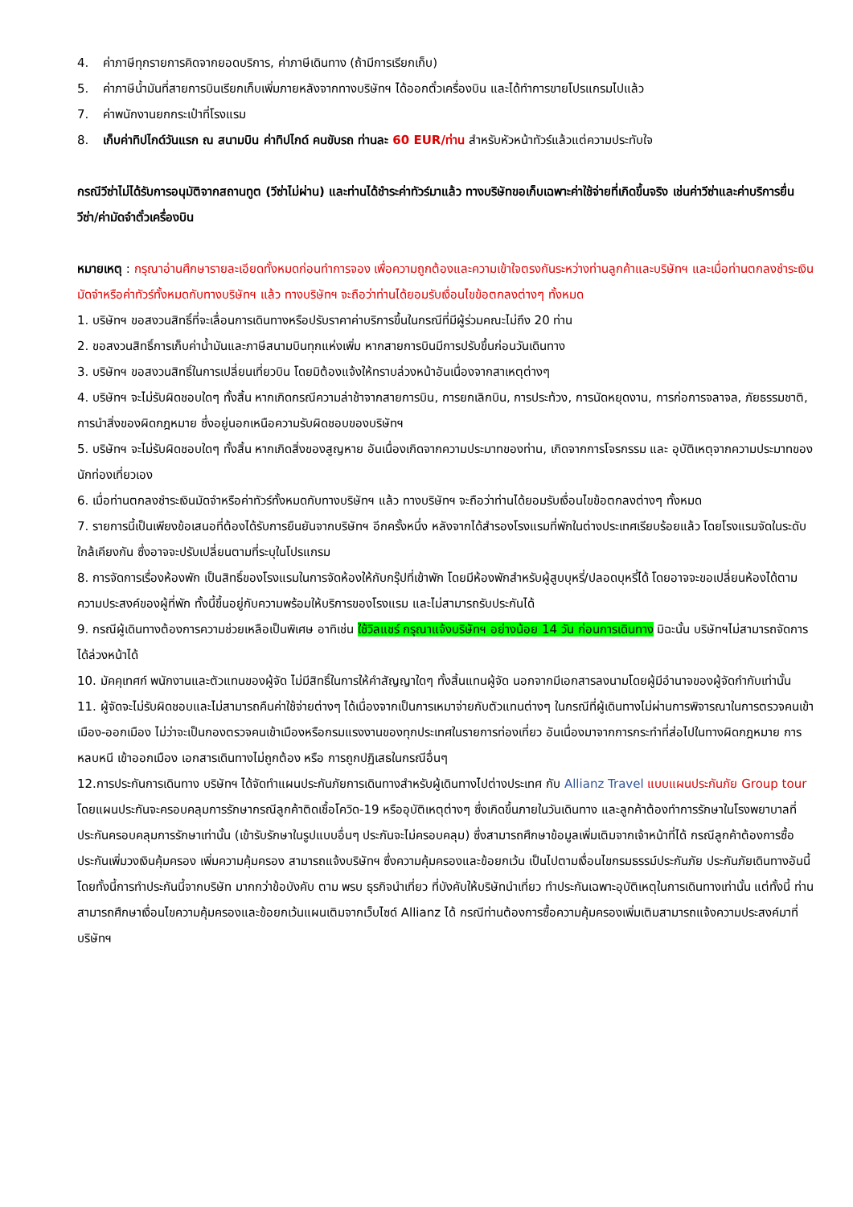4. ค่าภาษีทุกรายการคิดจากยอดบริการ, ค่าภาษีเดินทาง (ถ้ามีการเรียกเก็บ)
5. ค่าภาษีน้ำมันที่สายการบินเรียกเก็บเพิ่มภายหลังจากทางบริษัทฯ ได้ออกตั๋วเครื่องบิน และได้ทำการขายโปรแกรมไปแล้ว
7. ค่าพนักงานยกกระเป๋าที่โรงแรม
8. เก็บค่าทิปไกด์วันแรก ณ สนามบิน ค่าทิปไกด์ คนขับรถ ท่านละ 60 EUR/ท่าน สำหรับหัวหน้าทัวร์แล้วแต่ความประทับใจ
กรณีวีซ่าไม่ได้รับการอนุมัติจากสถานทูต (วีซ่าไม่ผ่าน) และท่านได้ชำระค่าทัวร์มาแล้ว ทางบริษัทขอเก็บเฉพาะค่าใช้จ่ายที่เกิดขึ้นจริง เช่นค่าวีซ่าและค่าบริการยื่นวีซ่า/ค่ามัดจำตั๋วเครื่องบิน
หมายเหตุ : กรุณาอ่านศึกษารายละเอียดทั้งหมดก่อนทำการจอง เพื่อความถูกต้องและความเข้าใจตรงกันระหว่างท่านลูกค้าและบริษัทฯ และเมื่อท่านตกลงชำระเงินมัดจำหรือค่าทัวร์ทั้งหมดกับทางบริษัทฯ แล้ว ทางบริษัทฯ จะถือว่าท่านได้ยอมรับเงื่อนไขข้อตกลงต่างๆ ทั้งหมด
1. บริษัทฯ ขอสงวนสิทธิ์ที่จะเลื่อนการเดินทางหรือปรับราคาค่าบริการขึ้นในกรณีที่มีผู้ร่วมคณะไม่ถึง 20 ท่าน
2. ขอสงวนสิทธิ์การเก็บค่าน้ำมันและภาษีสนามบินทุกแห่งเพิ่ม หากสายการบินมีการปรับขึ้นก่อนวันเดินทาง
3. บริษัทฯ ขอสงวนสิทธิ์ในการเปลี่ยนเที่ยวบิน โดยมิต้องแจ้งให้ทราบล่วงหน้าอันเนื่องจากสาเหตุต่างๆ
4. บริษัทฯ จะไม่รับผิดชอบใดๆ ทั้งสิ้น หากเกิดกรณีความล่าช้าจากสายการบิน, การยกเลิกบิน, การประท้วง, การนัดหยุดงาน, การก่อการจลาจล, ภัยธรรมชาติ, การนำสิ่งของผิดกฎหมาย ซึ่งอยู่นอกเหนือความรับผิดชอบของบริษัทฯ
5. บริษัทฯ จะไม่รับผิดชอบใดๆ ทั้งสิ้น หากเกิดสิ่งของสูญหาย อันเนื่องเกิดจากความประมาทของท่าน, เกิดจากการโจรกรรม และ อุบัติเหตุจากความประมาทของนักท่องเที่ยวเอง
6. เมื่อท่านตกลงชำระเงินมัดจำหรือค่าทัวร์ทั้งหมดกับทางบริษัทฯ แล้ว ทางบริษัทฯ จะถือว่าท่านได้ยอมรับเงื่อนไขข้อตกลงต่างๆ ทั้งหมด
7. รายการนี้เป็นเพียงข้อเสนอที่ต้องได้รับการยืนยันจากบริษัทฯ อีกครั้งหนึ่ง หลังจากได้สำรองโรงแรมที่พักในต่างประเทศเรียบร้อยแล้ว โดยโรงแรมจัดในระดับใกล้เคียงกัน ซึ่งอาจจะปรับเปลี่ยนตามที่ระบุในโปรแกรม
8. การจัดการเรื่องห้องพัก เป็นสิทธิ์ของโรงแรมในการจัดห้องให้กับกรุ๊ปที่เข้าพัก โดยมีห้องพักสำหรับผู้สูบบุหรี่/ปลอดบุหรี่ได้ โดยอาจจะขอเปลี่ยนห้องได้ตามความประสงค์ของผู้ที่พัก ทั้งนี้ขึ้นอยู่กับความพร้อมให้บริการของโรงแรม และไม่สามารถรับประกันได้
9. กรณีผู้เดินทางต้องการความช่วยเหลือเป็นพิเศษ อาทิเช่น ใช้วิลแชร์ กรุณาแจ้งบริษัทฯ อย่างน้อย 14 วัน ก่อนการเดินทาง มิฉะนั้น บริษัทฯไม่สามารถจัดการได้ล่วงหน้าได้
10. มัคคุเทศก์ พนักงานและตัวแทนของผู้จัด ไม่มีสิทธิ์ในการให้คำสัญญาใดๆ ทั้งสิ้นแทนผู้จัด นอกจากมีเอกสารลงนามโดยผู้มีอำนาจของผู้จัดกำกับเท่านั้น
11. ผู้จัดจะไม่รับผิดชอบและไม่สามารถคืนค่าใช้จ่ายต่างๆ ได้เนื่องจากเป็นการเหมาจ่ายกับตัวแทนต่างๆ ในกรณีที่ผู้เดินทางไม่ผ่านการพิจารณาในการตรวจคนเข้าเมือง-ออกเมือง ไม่ว่าจะเป็นกองตรวจคนเข้าเมืองหรือกรมแรงงานของทุกประเทศในรายการท่องเที่ยว อันเนื่องมาจากการกระทำที่ส่อไปในทางผิดกฎหมาย การหลบหนี เข้าออกเมือง เอกสารเดินทางไม่ถูกต้อง หรือ การถูกปฏิเสธในกรณีอื่นๆ
12.การประกันการเดินทาง บริษัทฯ ได้จัดทำแผนประกันภัยการเดินทางสำหรับผู้เดินทางไปต่างประเทศ กับ Allianz Travel แบบแผนประกันภัย Group tour โดยแผนประกันจะครอบคลุมการรักษากรณีลูกค้าติดเชื้อโควิด-19 หรืออุบัติเหตุต่างๆ ซึ่งเกิดขึ้นภายในวันเดินทาง และลูกค้าต้องทำการรักษาในโรงพยาบาลที่ประกันครอบคลุมการรักษาเท่านั้น (เข้ารับรักษาในรูปแบบอื่นๆ ประกันจะไม่ครอบคลุม) ซึ่งสามารถศึกษาข้อมูลเพิ่มเติมจากเจ้าหน้าที่ได้ กรณีลูกค้าต้องการซื้อประกันเพิ่มวงเงินคุ้มครอง เพิ่มความคุ้มครอง สามารถแจ้งบริษัทฯ ซึ่งความคุ้มครองและข้อยกเว้น เป็นไปตามเงื่อนไขกรมธรรม์ประกันภัย ประกันภัยเดินทางอันนี้โดยทั้งนี้การทำประกันนี้จากบริษัท มากกว่าข้อบังคับ ตาม พรบ ธุรกิจนำเที่ยว ที่บังคับให้บริษัทนำเที่ยว ทำประกันเฉพาะอุบัติเหตุในการเดินทางเท่านั้น แต่ทั้งนี้ ท่านสามารถศึกษาเงื่อนไขความคุ้มครองและข้อยกเว้นแผนเติมจากเว็บไซด์ Allianz ได้ กรณีท่านต้องการซื้อความคุ้มครองเพิ่มเติมสามารถแจ้งความประสงค์มาที่บริษัทฯ